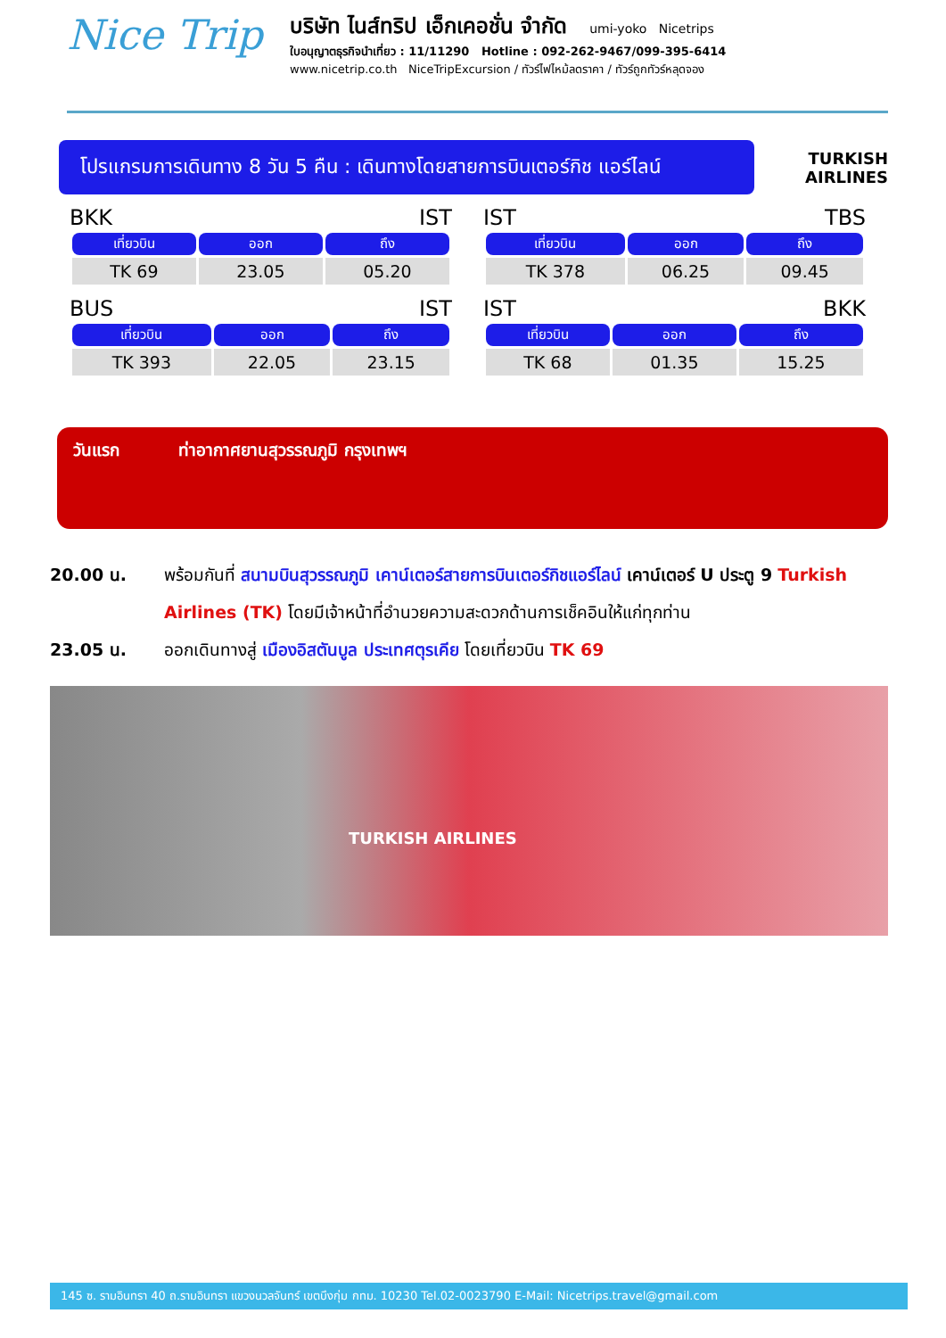Nice Trip
บริษัท ไนส์ทริป เอ็กเคอชั่น จำกัด umi-yoko Nicetrips
ใบอนุญาตธุรกิจนำเที่ยว : 11/11290 Hotline : 092-262-9467/099-395-6414
www.nicetrip.co.th NiceTripExcursion / ทัวร์ไฟไหม้ลดราคา / ทัวร์ถูกทัวร์หลุดจอง
โปรแกรมการเดินทาง 8 วัน 5 คืน : เดินทางโดยสายการบินเตอร์กิช แอร์ไลน์
TURKISH AIRLINES
BKK IST
| เที่ยวบิน | ออก | ถึง |
| --- | --- | --- |
| TK 69 | 23.05 | 05.20 |
IST TBS
| เที่ยวบิน | ออก | ถึง |
| --- | --- | --- |
| TK 378 | 06.25 | 09.45 |
BUS IST
| เที่ยวบิน | ออก | ถึง |
| --- | --- | --- |
| TK 393 | 22.05 | 23.15 |
IST BKK
| เที่ยวบิน | ออก | ถึง |
| --- | --- | --- |
| TK 68 | 01.35 | 15.25 |
วันแรก ท่าอากาศยานสุวรรณภูมิ กรุงเทพฯ
20.00 น. พร้อมกันที่ สนามบินสุวรรณภูมิ เคาน์เตอร์สายการบินเตอร์กิชแอร์ไลน์ เคาน์เตอร์ U ประตู 9 Turkish Airlines (TK) โดยมีเจ้าหน้าที่อำนวยความสะดวกด้านการเช็คอินให้แก่ทุกท่าน
23.05 น. ออกเดินทางสู่ เมืองอิสตันบูล ประเทศตุรเคีย โดยเที่ยวบิน TK 69
TURKISH AIRLINES
145 ซ. รามอินทรา 40 ถ.รามอินทรา แขวงนวลจันทร์ เขตบึงกุ่ม กทม. 10230 Tel.02-0023790 E-Mail: Nicetrips.travel@gmail.com